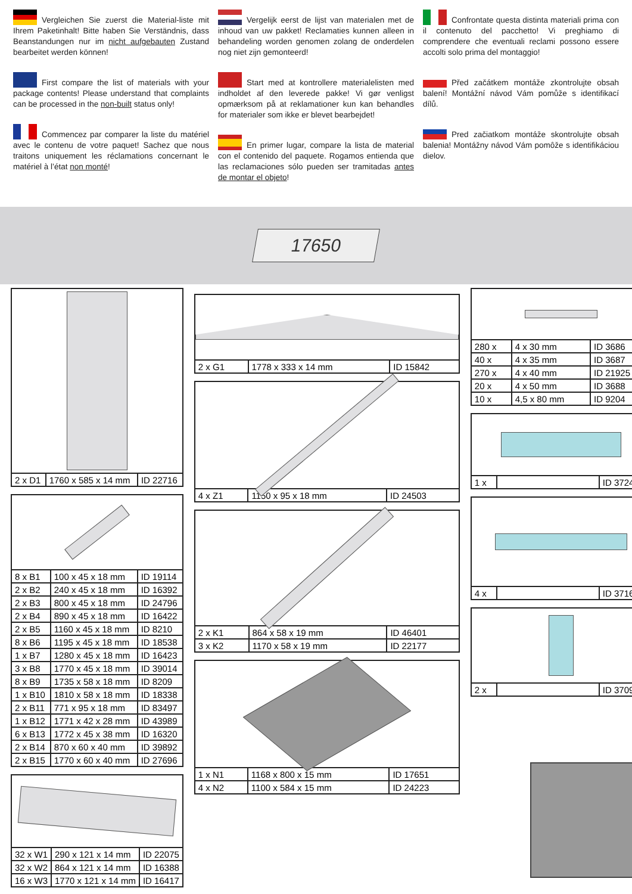Vergleichen Sie zuerst die Material-liste mit Ihrem Paketinhalt! Bitte haben Sie Verständnis, dass Beanstandungen nur im nicht aufgebauten Zustand bearbeitet werden können!
First compare the list of materials with your package contents! Please understand that complaints can be processed in the non-built status only!
Commencez par comparer la liste du matériel avec le contenu de votre paquet! Sachez que nous traitons uniquement les réclamations concernant le matériel à l’état non monté!
Vergelijk eerst de lijst van materialen met de inhoud van uw pakket! Reclamaties kunnen alleen in behandeling worden genomen zolang de onderdelen nog niet zijn gemonteerd!
Start med at kontrollere materialelisten med indholdet af den leverede pakke! Vi gør venligst opmærksom på at reklamationer kun kan behandles for materialer som ikke er blevet bearbejdet!
En primer lugar, compare la lista de material con el contenido del paquete. Rogamos entienda que las reclamaciones sólo pueden ser tramitadas antes de montar el objeto!
Confrontate questa distinta materiali prima con il contenuto del pacchetto! Vi preghiamo di comprendere che eventuali reclami possono essere accolti solo prima del montaggio!
Před začátkem montáže zkontrolujte obsah balení! Montážní návod Vám pomůže s identifikací dílů.
Pred začiatkom montáže skontrolujte obsah balenia! Montážny návod Vám pomôže s identifikáciou dielov.
17650
| 2 x D1 | 1760 x 585 x 14 mm | ID 22716 |
| 8 x B1 | 100 x 45 x 18 mm | ID 19114 |
| 2 x B2 | 240 x 45 x 18 mm | ID 16392 |
| 2 x B3 | 800 x 45 x 18 mm | ID 24796 |
| 2 x B4 | 890 x 45 x 18 mm | ID 16422 |
| 2 x B5 | 1160 x 45 x 18 mm | ID 8210 |
| 8 x B6 | 1195 x 45 x 18 mm | ID 18538 |
| 1 x B7 | 1280 x 45 x 18 mm | ID 16423 |
| 3 x B8 | 1770 x 45 x 18 mm | ID 39014 |
| 8 x B9 | 1735 x 58 x 18 mm | ID 8209 |
| 1 x B10 | 1810 x 58 x 18 mm | ID 18338 |
| 2 x B11 | 771 x 95 x 18 mm | ID 83497 |
| 1 x B12 | 1771 x 42 x 28 mm | ID 43989 |
| 6 x B13 | 1772 x 45 x 38 mm | ID 16320 |
| 2 x B14 | 870 x 60 x 40 mm | ID 39892 |
| 2 x B15 | 1770 x 60 x 40 mm | ID 27696 |
| 32 x W1 | 290 x 121 x 14 mm | ID 22075 |
| 32 x W2 | 864 x 121 x 14 mm | ID 16388 |
| 16 x W3 | 1770 x 121 x 14 mm | ID 16417 |
| 2 x G1 | 1778 x 333 x 14 mm | ID 15842 |
| 4 x Z1 | 1150 x 95 x 18 mm | ID 24503 |
| 2 x K1 | 864 x 58 x 19 mm | ID 46401 |
| 3 x K2 | 1170 x 58 x 19 mm | ID 22177 |
| 1 x N1 | 1168 x 800 x 15 mm | ID 17651 |
| 4 x N2 | 1100 x 584 x 15 mm | ID 24223 |
| 280 x | 4 x 30 mm | ID 3686 |
| 40 x | 4 x 35 mm | ID 3687 |
| 270 x | 4 x 40 mm | ID 21925 |
| 20 x | 4 x 50 mm | ID 3688 |
| 10 x | 4,5 x 80 mm | ID 9204 |
| 1 x | | ID 3724 |
| 4 x | | ID 3716 |
| 2 x | | ID 3709 |